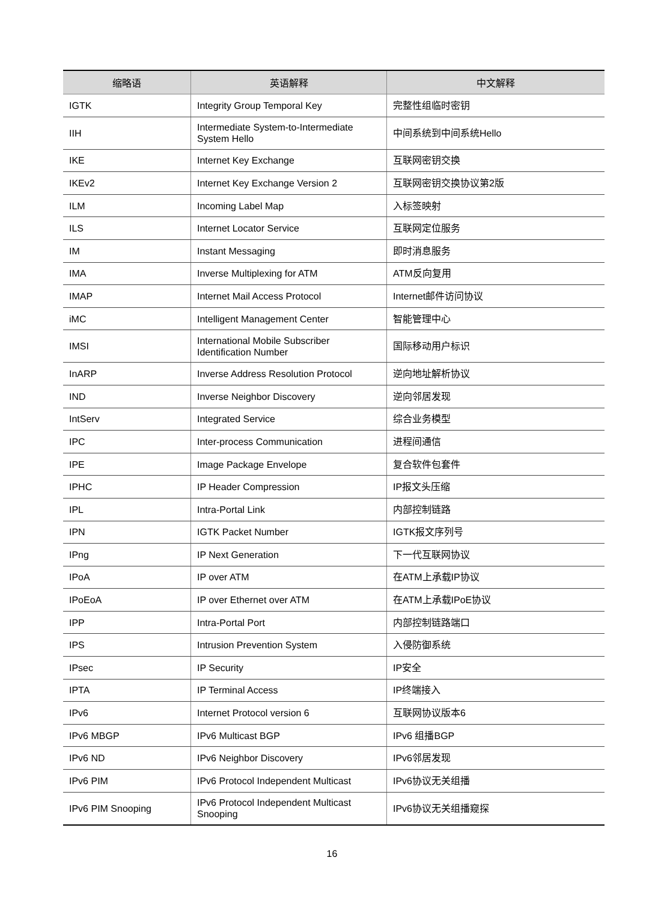| 缩略语 | 英语解释 | 中文解释 |
| --- | --- | --- |
| IGTK | Integrity Group Temporal Key | 完整性组临时密钥 |
| IIH | Intermediate System-to-Intermediate System Hello | 中间系统到中间系统Hello |
| IKE | Internet Key Exchange | 互联网密钥交换 |
| IKEv2 | Internet Key Exchange Version 2 | 互联网密钥交换协议第2版 |
| ILM | Incoming Label Map | 入标签映射 |
| ILS | Internet Locator Service | 互联网定位服务 |
| IM | Instant Messaging | 即时消息服务 |
| IMA | Inverse Multiplexing for ATM | ATM反向复用 |
| IMAP | Internet Mail Access Protocol | Internet邮件访问协议 |
| iMC | Intelligent Management Center | 智能管理中心 |
| IMSI | International Mobile Subscriber Identification Number | 国际移动用户标识 |
| InARP | Inverse Address Resolution Protocol | 逆向地址解析协议 |
| IND | Inverse Neighbor Discovery | 逆向邻居发现 |
| IntServ | Integrated Service | 综合业务模型 |
| IPC | Inter-process Communication | 进程间通信 |
| IPE | Image Package Envelope | 复合软件包套件 |
| IPHC | IP Header Compression | IP报文头压缩 |
| IPL | Intra-Portal Link | 内部控制链路 |
| IPN | IGTK Packet Number | IGTK报文序列号 |
| IPng | IP Next Generation | 下一代互联网协议 |
| IPoA | IP over ATM | 在ATM上承载IP协议 |
| IPoEoA | IP over Ethernet over ATM | 在ATM上承载IPoE协议 |
| IPP | Intra-Portal Port | 内部控制链路端口 |
| IPS | Intrusion Prevention System | 入侵防御系统 |
| IPsec | IP Security | IP安全 |
| IPTA | IP Terminal Access | IP终端接入 |
| IPv6 | Internet Protocol version 6 | 互联网协议版本6 |
| IPv6 MBGP | IPv6 Multicast BGP | IPv6 组播BGP |
| IPv6 ND | IPv6 Neighbor Discovery | IPv6邻居发现 |
| IPv6 PIM | IPv6 Protocol Independent Multicast | IPv6协议无关组播 |
| IPv6 PIM Snooping | IPv6 Protocol Independent Multicast Snooping | IPv6协议无关组播窥探 |
16